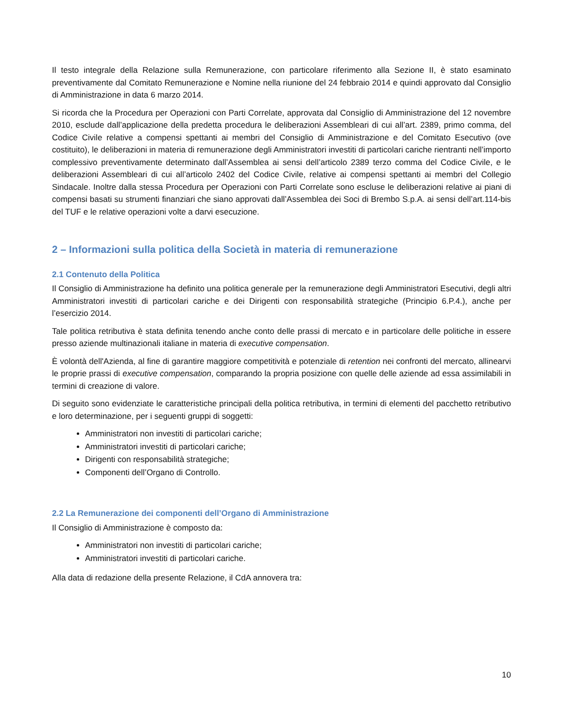Il testo integrale della Relazione sulla Remunerazione, con particolare riferimento alla Sezione II, è stato esaminato preventivamente dal Comitato Remunerazione e Nomine nella riunione del 24 febbraio 2014 e quindi approvato dal Consiglio di Amministrazione in data 6 marzo 2014.
Si ricorda che la Procedura per Operazioni con Parti Correlate, approvata dal Consiglio di Amministrazione del 12 novembre 2010, esclude dall’applicazione della predetta procedura le deliberazioni Assembleari di cui all’art. 2389, primo comma, del Codice Civile relative a compensi spettanti ai membri del Consiglio di Amministrazione e del Comitato Esecutivo (ove costituito), le deliberazioni in materia di remunerazione degli Amministratori investiti di particolari cariche rientranti nell’importo complessivo preventivamente determinato dall’Assemblea ai sensi dell’articolo 2389 terzo comma del Codice Civile, e le deliberazioni Assembleari di cui all’articolo 2402 del Codice Civile, relative ai compensi spettanti ai membri del Collegio Sindacale. Inoltre dalla stessa Procedura per Operazioni con Parti Correlate sono escluse le deliberazioni relative ai piani di compensi basati su strumenti finanziari che siano approvati dall’Assemblea dei Soci di Brembo S.p.A. ai sensi dell’art.114-bis del TUF e le relative operazioni volte a darvi esecuzione.
2 – Informazioni sulla politica della Società in materia di remunerazione
2.1 Contenuto della Politica
Il Consiglio di Amministrazione ha definito una politica generale per la remunerazione degli Amministratori Esecutivi, degli altri Amministratori investiti di particolari cariche e dei Dirigenti con responsabilità strategiche (Principio 6.P.4.), anche per l’esercizio 2014.
Tale politica retributiva è stata definita tenendo anche conto delle prassi di mercato e in particolare delle politiche in essere presso aziende multinazionali italiane in materia di executive compensation.
È volontà dell'Azienda, al fine di garantire maggiore competitività e potenziale di retention nei confronti del mercato, allinearvi le proprie prassi di executive compensation, comparando la propria posizione con quelle delle aziende ad essa assimilabili in termini di creazione di valore.
Di seguito sono evidenziate le caratteristiche principali della politica retributiva, in termini di elementi del pacchetto retributivo e loro determinazione, per i seguenti gruppi di soggetti:
Amministratori non investiti di particolari cariche;
Amministratori investiti di particolari cariche;
Dirigenti con responsabilità strategiche;
Componenti dell’Organo di Controllo.
2.2 La Remunerazione dei componenti dell’Organo di Amministrazione
Il Consiglio di Amministrazione è composto da:
Amministratori non investiti di particolari cariche;
Amministratori investiti di particolari cariche.
Alla data di redazione della presente Relazione, il CdA annovera tra:
10